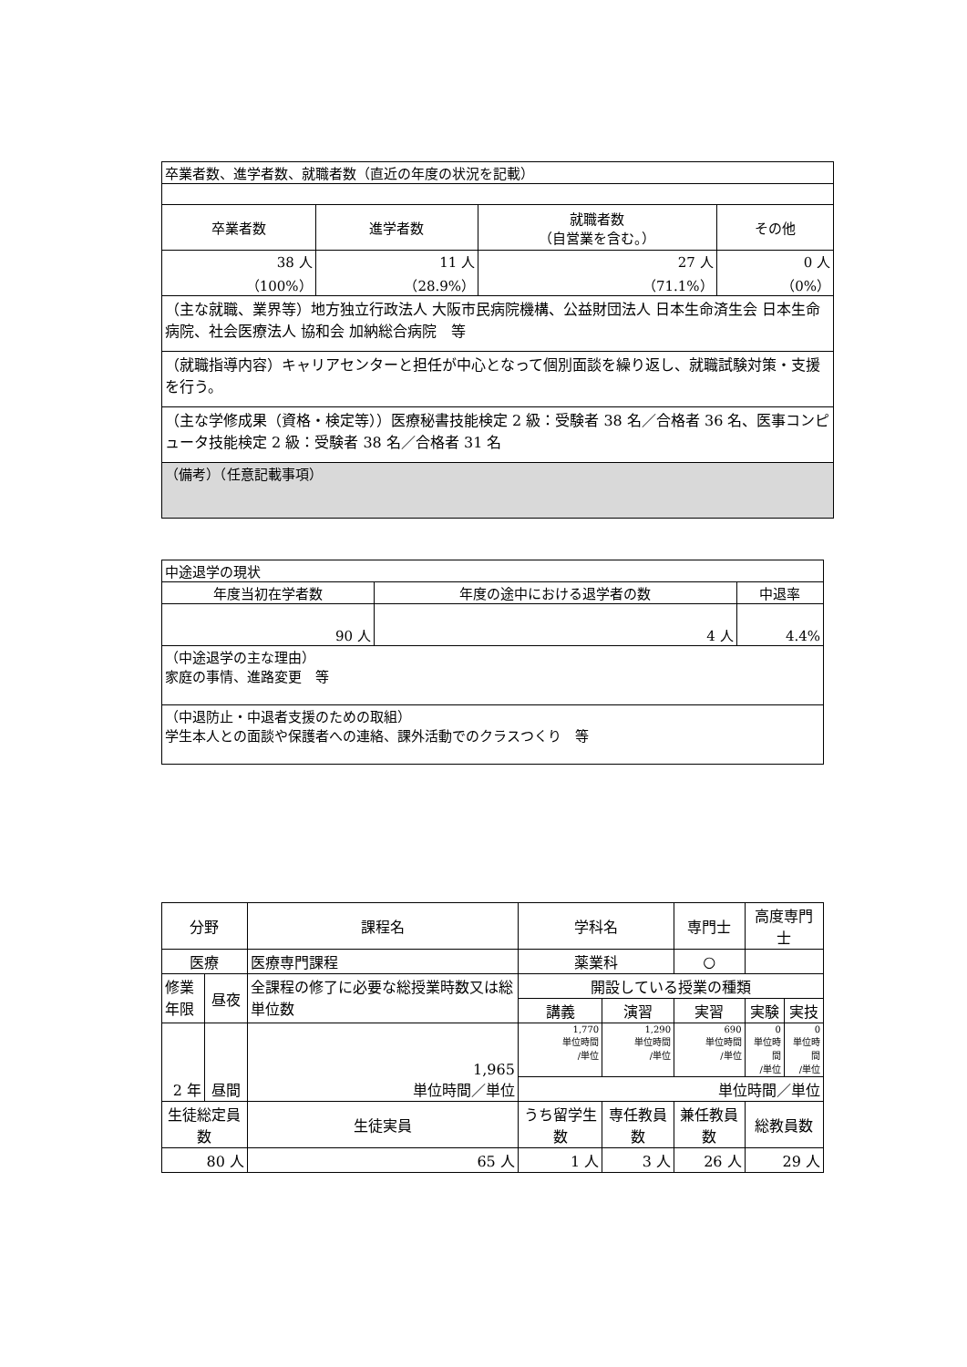| 卒業者数、進学者数、就職者数（直近の年度の状況を記載） | | | |
| 卒業者数 | 進学者数 | 就職者数 （自営業を含む。） | その他 |
| 38 人 （100%） | 11 人 （28.9%） | 27 人 （71.1%） | 0 人 （0%） |
| （主な就職、業界等）地方独立行政法人 大阪市民病院機構、公益財団法人 日本生命済生会 日本生命病院、社会医療法人 協和会 加納総合病院 等 | | | |
| （就職指導内容）キャリアセンターと担任が中心となって個別面談を繰り返し、就職試験対策・支援を行う。 | | | |
| （主な学修成果（資格・検定等））医療秘書技能検定 2 級：受験者 38 名／合格者 36 名、医事コンピュータ技能検定 2 級：受験者 38 名／合格者 31 名 | | | |
| （備考）（任意記載事項） | | | |
| 中途退学の現状 | | |
| 年度当初在学者数 | 年度の途中における退学者の数 | 中退率 |
| 90 人 | 4 人 | 4.4% |
| （中途退学の主な理由） 家庭の事情、進路変更 等 | | |
| （中退防止・中退者支援のための取組） 学生本人との面談や保護者への連絡、課外活動でのクラスつくり 等 | | |
| 分野 | | 課程名 | | 学科名 | | 専門士 | 高度専門士 | |
| 医療 | | 医療専門課程 | | 薬業科 | | ○ | | |
| 修業 年限 | 昼夜 | 全課程の修了に必要な総授業時数又は総単位数 | | 開設している授業の種類 | | | | |
| | | | | 講義 | 演習 | 実習 | 実験 | 実技 |
| 2 年 | 昼間 | 1,965 単位時間／単位 | | 1,770 単位時間 /単位 | 1,290 単位時間 /単位 | 690 単位時間 /単位 | 0 単位時間 /単位 | 0 単位時間 /単位 |
| | | | | 単位時間／単位 | | | | |
| 生徒総定員数 | | 生徒実員 | うち留学生数 | | 専任教員数 | 兼任教員数 | 総教員数 | |
| 80 人 | | 65 人 | 1 人 | | 3 人 | 26 人 | 29 人 | |